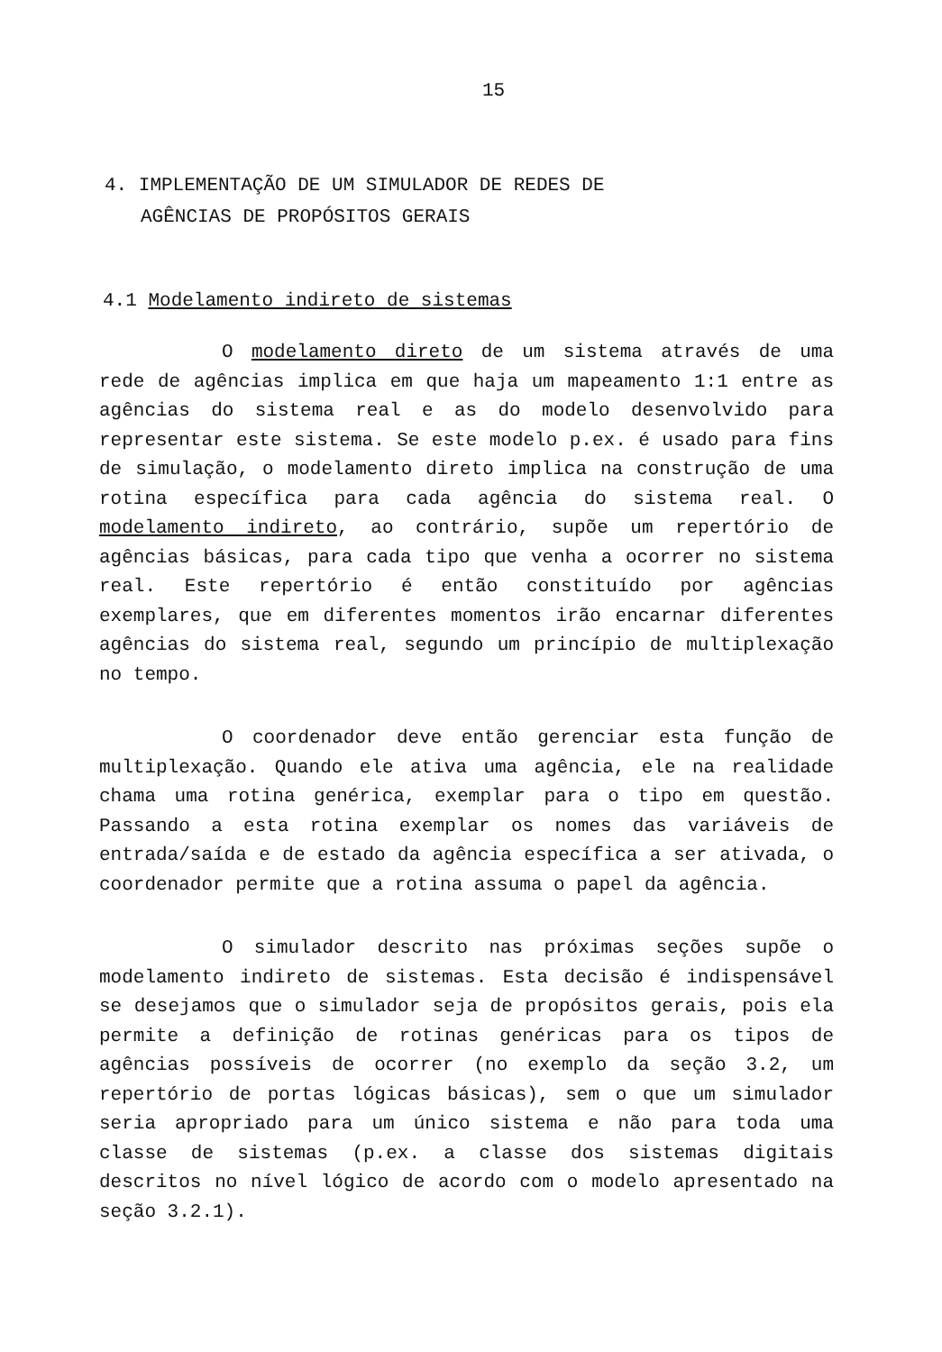15
4. IMPLEMENTAÇÃO DE UM SIMULADOR DE REDES DE
AGÊNCIAS DE PROPÓSITOS GERAIS
4.1 Modelamento indireto de sistemas
O modelamento direto de um sistema através de uma rede de agências implica em que haja um mapeamento 1:1 entre as agências do sistema real e as do modelo desenvolvido para representar este sistema. Se este modelo p.ex. é usado para fins de simulação, o modelamento direto implica na construção de uma rotina específica para cada agência do sistema real. O modelamento indireto, ao contrário, supõe um repertório de agências básicas, para cada tipo que venha a ocorrer no sistema real. Este repertório é então constituído por agências exemplares, que em diferentes momentos irão encarnar diferentes agências do sistema real, segundo um princípio de multiplexação no tempo.
O coordenador deve então gerenciar esta função de multiplexação. Quando ele ativa uma agência, ele na realidade chama uma rotina genérica, exemplar para o tipo em questão. Passando a esta rotina exemplar os nomes das variáveis de entrada/saída e de estado da agência específica a ser ativada, o coordenador permite que a rotina assuma o papel da agência.
O simulador descrito nas próximas seções supõe o modelamento indireto de sistemas. Esta decisão é indispensável se desejamos que o simulador seja de propósitos gerais, pois ela permite a definição de rotinas genéricas para os tipos de agências possíveis de ocorrer (no exemplo da seção 3.2, um repertório de portas lógicas básicas), sem o que um simulador seria apropriado para um único sistema e não para toda uma classe de sistemas (p.ex. a classe dos sistemas digitais descritos no nível lógico de acordo com o modelo apresentado na seção 3.2.1).